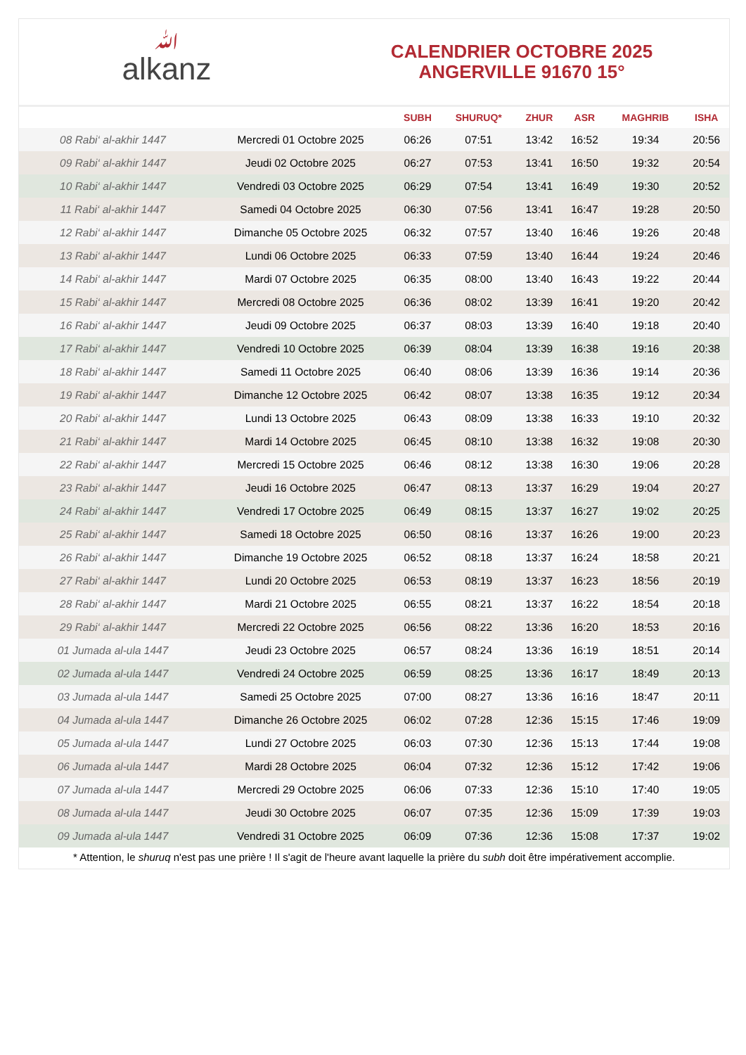ﷲalkanz
CALENDRIER OCTOBRE 2025
ANGERVILLE 91670 15°
| | | SUBH | SHURUQ* | ZHUR | ASR | MAGHRIB | ISHA |
| --- | --- | --- | --- | --- | --- | --- | --- |
| 08 Rabi‘ al-akhir 1447 | Mercredi 01 Octobre 2025 | 06:26 | 07:51 | 13:42 | 16:52 | 19:34 | 20:56 |
| 09 Rabi‘ al-akhir 1447 | Jeudi 02 Octobre 2025 | 06:27 | 07:53 | 13:41 | 16:50 | 19:32 | 20:54 |
| 10 Rabi‘ al-akhir 1447 | Vendredi 03 Octobre 2025 | 06:29 | 07:54 | 13:41 | 16:49 | 19:30 | 20:52 |
| 11 Rabi‘ al-akhir 1447 | Samedi 04 Octobre 2025 | 06:30 | 07:56 | 13:41 | 16:47 | 19:28 | 20:50 |
| 12 Rabi‘ al-akhir 1447 | Dimanche 05 Octobre 2025 | 06:32 | 07:57 | 13:40 | 16:46 | 19:26 | 20:48 |
| 13 Rabi‘ al-akhir 1447 | Lundi 06 Octobre 2025 | 06:33 | 07:59 | 13:40 | 16:44 | 19:24 | 20:46 |
| 14 Rabi‘ al-akhir 1447 | Mardi 07 Octobre 2025 | 06:35 | 08:00 | 13:40 | 16:43 | 19:22 | 20:44 |
| 15 Rabi‘ al-akhir 1447 | Mercredi 08 Octobre 2025 | 06:36 | 08:02 | 13:39 | 16:41 | 19:20 | 20:42 |
| 16 Rabi‘ al-akhir 1447 | Jeudi 09 Octobre 2025 | 06:37 | 08:03 | 13:39 | 16:40 | 19:18 | 20:40 |
| 17 Rabi‘ al-akhir 1447 | Vendredi 10 Octobre 2025 | 06:39 | 08:04 | 13:39 | 16:38 | 19:16 | 20:38 |
| 18 Rabi‘ al-akhir 1447 | Samedi 11 Octobre 2025 | 06:40 | 08:06 | 13:39 | 16:36 | 19:14 | 20:36 |
| 19 Rabi‘ al-akhir 1447 | Dimanche 12 Octobre 2025 | 06:42 | 08:07 | 13:38 | 16:35 | 19:12 | 20:34 |
| 20 Rabi‘ al-akhir 1447 | Lundi 13 Octobre 2025 | 06:43 | 08:09 | 13:38 | 16:33 | 19:10 | 20:32 |
| 21 Rabi‘ al-akhir 1447 | Mardi 14 Octobre 2025 | 06:45 | 08:10 | 13:38 | 16:32 | 19:08 | 20:30 |
| 22 Rabi‘ al-akhir 1447 | Mercredi 15 Octobre 2025 | 06:46 | 08:12 | 13:38 | 16:30 | 19:06 | 20:28 |
| 23 Rabi‘ al-akhir 1447 | Jeudi 16 Octobre 2025 | 06:47 | 08:13 | 13:37 | 16:29 | 19:04 | 20:27 |
| 24 Rabi‘ al-akhir 1447 | Vendredi 17 Octobre 2025 | 06:49 | 08:15 | 13:37 | 16:27 | 19:02 | 20:25 |
| 25 Rabi‘ al-akhir 1447 | Samedi 18 Octobre 2025 | 06:50 | 08:16 | 13:37 | 16:26 | 19:00 | 20:23 |
| 26 Rabi‘ al-akhir 1447 | Dimanche 19 Octobre 2025 | 06:52 | 08:18 | 13:37 | 16:24 | 18:58 | 20:21 |
| 27 Rabi‘ al-akhir 1447 | Lundi 20 Octobre 2025 | 06:53 | 08:19 | 13:37 | 16:23 | 18:56 | 20:19 |
| 28 Rabi‘ al-akhir 1447 | Mardi 21 Octobre 2025 | 06:55 | 08:21 | 13:37 | 16:22 | 18:54 | 20:18 |
| 29 Rabi‘ al-akhir 1447 | Mercredi 22 Octobre 2025 | 06:56 | 08:22 | 13:36 | 16:20 | 18:53 | 20:16 |
| 01 Jumada al-ula 1447 | Jeudi 23 Octobre 2025 | 06:57 | 08:24 | 13:36 | 16:19 | 18:51 | 20:14 |
| 02 Jumada al-ula 1447 | Vendredi 24 Octobre 2025 | 06:59 | 08:25 | 13:36 | 16:17 | 18:49 | 20:13 |
| 03 Jumada al-ula 1447 | Samedi 25 Octobre 2025 | 07:00 | 08:27 | 13:36 | 16:16 | 18:47 | 20:11 |
| 04 Jumada al-ula 1447 | Dimanche 26 Octobre 2025 | 06:02 | 07:28 | 12:36 | 15:15 | 17:46 | 19:09 |
| 05 Jumada al-ula 1447 | Lundi 27 Octobre 2025 | 06:03 | 07:30 | 12:36 | 15:13 | 17:44 | 19:08 |
| 06 Jumada al-ula 1447 | Mardi 28 Octobre 2025 | 06:04 | 07:32 | 12:36 | 15:12 | 17:42 | 19:06 |
| 07 Jumada al-ula 1447 | Mercredi 29 Octobre 2025 | 06:06 | 07:33 | 12:36 | 15:10 | 17:40 | 19:05 |
| 08 Jumada al-ula 1447 | Jeudi 30 Octobre 2025 | 06:07 | 07:35 | 12:36 | 15:09 | 17:39 | 19:03 |
| 09 Jumada al-ula 1447 | Vendredi 31 Octobre 2025 | 06:09 | 07:36 | 12:36 | 15:08 | 17:37 | 19:02 |
* Attention, le shuruq n'est pas une prière ! Il s'agit de l'heure avant laquelle la prière du subh doit être impérativement accomplie.